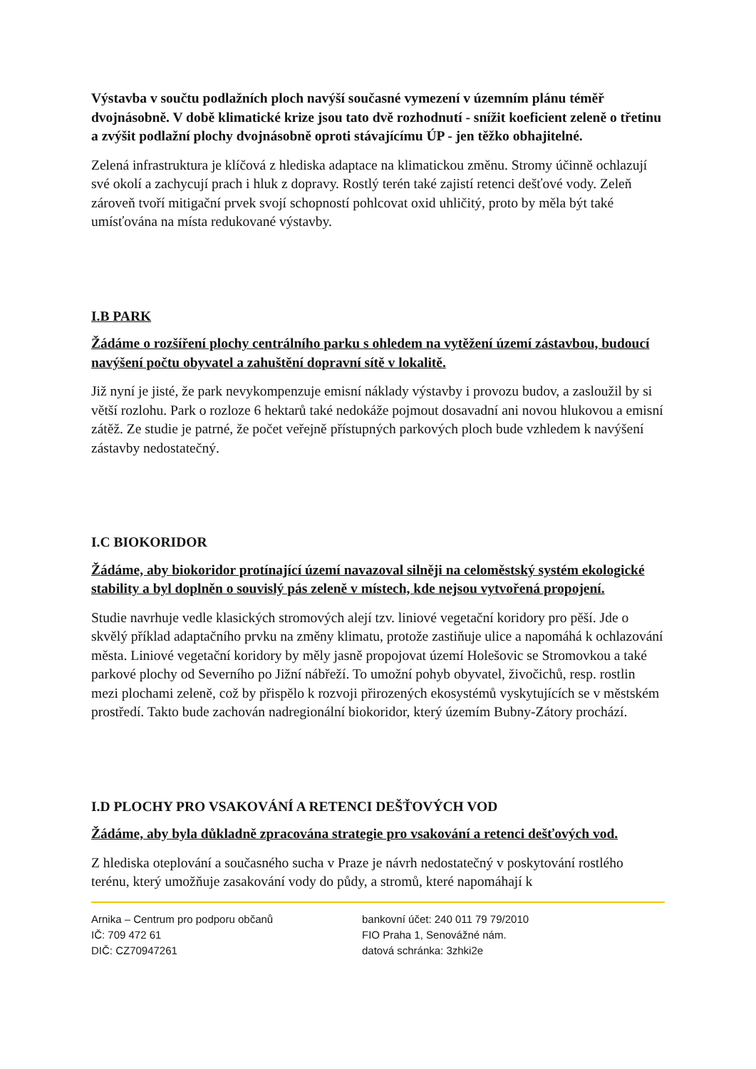Výstavba v součtu podlažních ploch navýší současné vymezení v územním plánu téměř dvojnásobně. V době klimatické krize jsou tato dvě rozhodnutí - snížit koeficient zeleně o třetinu a zvýšit podlažní plochy dvojnásobně oproti stávajícímu ÚP - jen těžko obhajitelné.
Zelená infrastruktura je klíčová z hlediska adaptace na klimatickou změnu. Stromy účinně ochlazují své okolí a zachycují prach i hluk z dopravy. Rostlý terén také zajistí retenci dešťové vody. Zeleň zároveň tvoří mitigační prvek svojí schopností pohlcovat oxid uhličitý, proto by měla být také umísťována na místa redukované výstavby.
I.B PARK
Žádáme o rozšíření plochy centrálního parku s ohledem na vytěžení území zástavbou, budoucí navýšení počtu obyvatel a zahuštění dopravní sítě v lokalitě.
Již nyní je jisté, že park nevykompenzuje emisní náklady výstavby i provozu budov, a zasloužil by si větší rozlohu. Park o rozloze 6 hektarů také nedokáže pojmout dosavadní ani novou hlukovou a emisní zátěž. Ze studie je patrné, že počet veřejně přístupných parkových ploch bude vzhledem k navýšení zástavby nedostatečný.
I.C BIOKORIDOR
Žádáme, aby biokoridor protínající území navazoval silněji na celoměstský systém ekologické stability a byl doplněn o souvislý pás zeleně v místech, kde nejsou vytvořená propojení.
Studie navrhuje vedle klasických stromových alejí tzv. liniové vegetační koridory pro pěší. Jde o skvělý příklad adaptačního prvku na změny klimatu, protože zastiňuje ulice a napomáhá k ochlazování města. Liniové vegetační koridory by měly jasně propojovat území Holešovic se Stromovkou a také parkové plochy od Severního po Jižní nábřeží. To umožní pohyb obyvatel, živočichů, resp. rostlin mezi plochami zeleně, což by přispělo k rozvoji přirozených ekosystémů vyskytujících se v městském prostředí. Takto bude zachován nadregionální biokoridor, který územím Bubny-Zátory prochází.
I.D PLOCHY PRO VSAKOVÁNÍ A RETENCI DEŠŤOVÝCH VOD
Žádáme, aby byla důkladně zpracována strategie pro vsakování a retenci dešťových vod.
Z hlediska oteplování a současného sucha v Praze je návrh nedostatečný v poskytování rostlého terénu, který umožňuje zasakování vody do půdy, a stromů, které napomáhají k
Arnika – Centrum pro podporu občanů
IČ: 709 472 61
DIČ: CZ70947261
bankovní účet: 240 011 79 79/2010
FIO Praha 1, Senovážné nám.
datová schránka: 3zhki2e